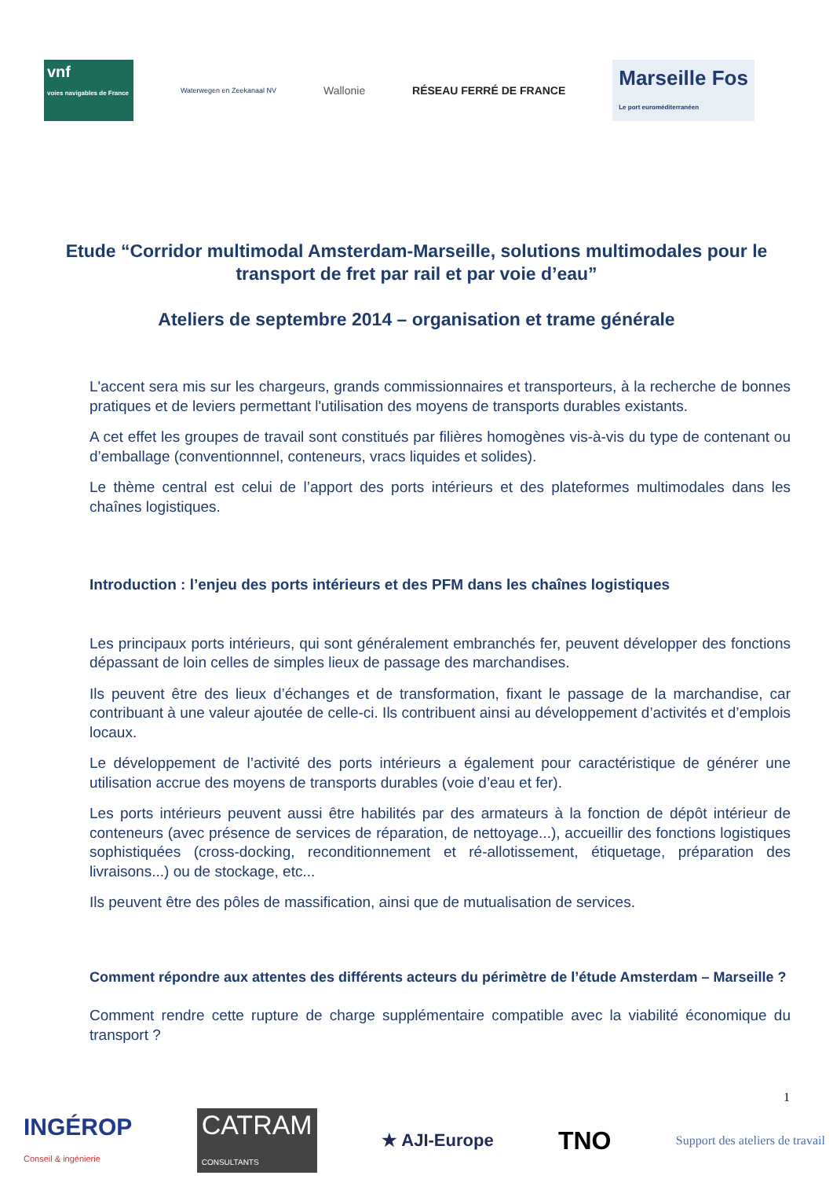vnf
voies navigables de France
Waterwegen en Zeekanaal NV
Wallonie RÉSEAU FERRÉ DE FRANCE
Marseille Fos
Le port euroméditerranéen
Etude “Corridor multimodal Amsterdam-Marseille, solutions multimodales pour le transport de fret par rail et par voie d’eau”
Ateliers de septembre 2014 – organisation et trame générale
L'accent sera mis sur les chargeurs, grands commissionnaires et transporteurs, à la recherche de bonnes pratiques et de leviers permettant l'utilisation des moyens de transports durables existants.
A cet effet les groupes de travail sont constitués par filières homogènes vis-à-vis du type de contenant ou d’emballage (conventionnnel, conteneurs, vracs liquides et solides).
Le thème central est celui de l’apport des ports intérieurs et des plateformes multimodales dans les chaînes logistiques.
Introduction : l’enjeu des ports intérieurs et des PFM dans les chaînes logistiques
Les principaux ports intérieurs, qui sont généralement embranchés fer, peuvent développer des fonctions dépassant de loin celles de simples lieux de passage des marchandises.
Ils peuvent être des lieux d’échanges et de transformation, fixant le passage de la marchandise, car contribuant à une valeur ajoutée de celle-ci. Ils contribuent ainsi au développement d’activités et d’emplois locaux.
Le développement de l’activité des ports intérieurs a également pour caractéristique de générer une utilisation accrue des moyens de transports durables (voie d’eau et fer).
Les ports intérieurs peuvent aussi être habilités par des armateurs à la fonction de dépôt intérieur de conteneurs (avec présence de services de réparation, de nettoyage...), accueillir des fonctions logistiques sophistiquées (cross-docking, reconditionnement et ré-allotissement, étiquetage, préparation des livraisons...) ou de stockage, etc...
Ils peuvent être des pôles de massification, ainsi que de mutualisation de services.
Comment répondre aux attentes des différents acteurs du périmètre de l’étude Amsterdam – Marseille ?
Comment rendre cette rupture de charge supplémentaire compatible avec la viabilité économique du transport ?
1
INGÉROP
Conseil & ingénierie
CATRAM
CONSULTANTS
★ AJI-Europe
TNO
Support des ateliers de travail